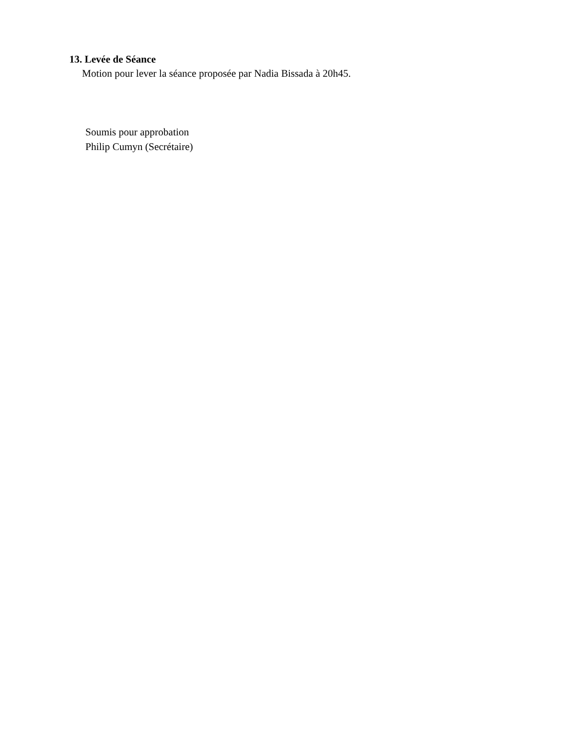13. Levée de Séance
Motion pour lever la séance proposée par Nadia Bissada à 20h45.
Soumis pour approbation
Philip Cumyn (Secrétaire)